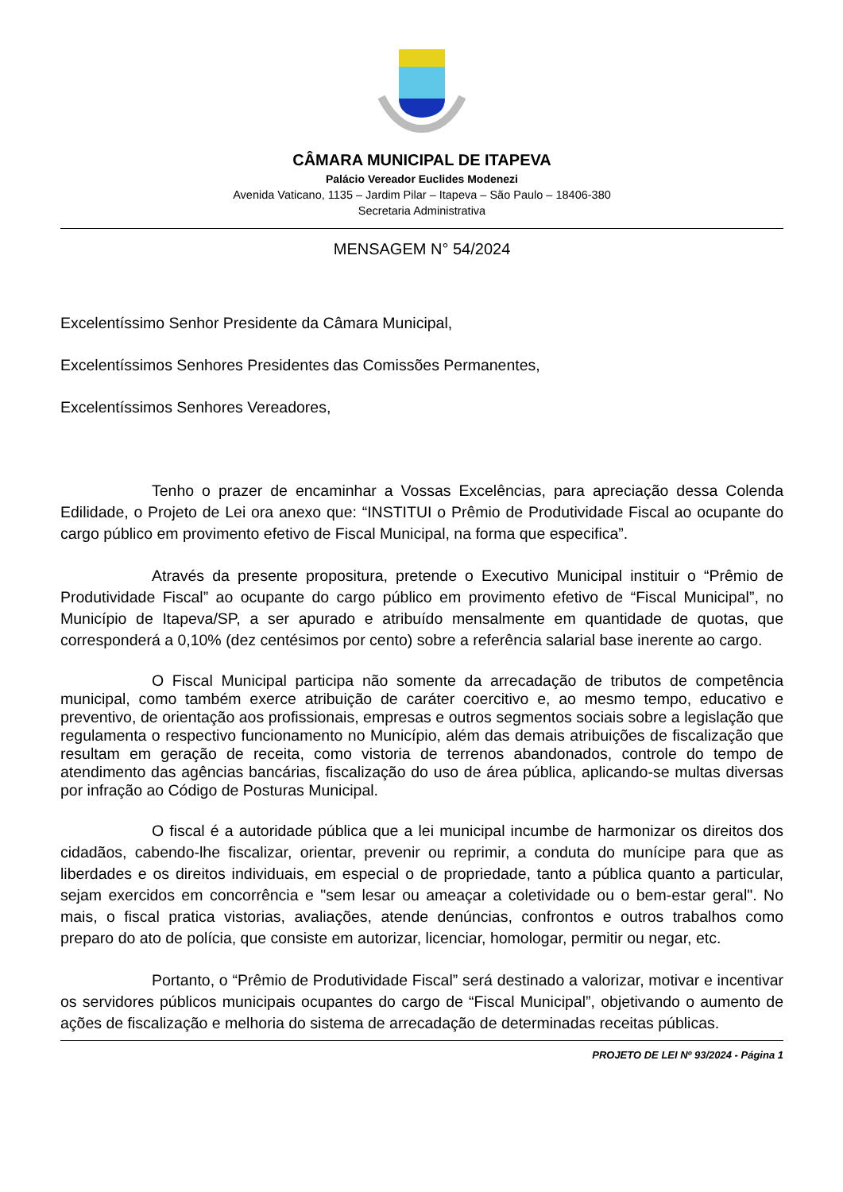CÂMARA MUNICIPAL DE ITAPEVA
Palácio Vereador Euclides Modenezi
Avenida Vaticano, 1135 – Jardim Pilar – Itapeva – São Paulo – 18406-380
Secretaria Administrativa
MENSAGEM N° 54/2024
Excelentíssimo Senhor Presidente da Câmara Municipal,
Excelentíssimos Senhores Presidentes das Comissões Permanentes,
Excelentíssimos Senhores Vereadores,
Tenho o prazer de encaminhar a Vossas Excelências, para apreciação dessa Colenda Edilidade, o Projeto de Lei ora anexo que: “INSTITUI o Prêmio de Produtividade Fiscal ao ocupante do cargo público em provimento efetivo de Fiscal Municipal, na forma que especifica”.
Através da presente propositura, pretende o Executivo Municipal instituir o “Prêmio de Produtividade Fiscal” ao ocupante do cargo público em provimento efetivo de “Fiscal Municipal”, no Município de Itapeva/SP, a ser apurado e atribuído mensalmente em quantidade de quotas, que corresponderá a 0,10% (dez centésimos por cento) sobre a referência salarial base inerente ao cargo.
O Fiscal Municipal participa não somente da arrecadação de tributos de competência municipal, como também exerce atribuição de caráter coercitivo e, ao mesmo tempo, educativo e preventivo, de orientação aos profissionais, empresas e outros segmentos sociais sobre a legislação que regulamenta o respectivo funcionamento no Município, além das demais atribuições de fiscalização que resultam em geração de receita, como vistoria de terrenos abandonados, controle do tempo de atendimento das agências bancárias, fiscalização do uso de área pública, aplicando-se multas diversas por infração ao Código de Posturas Municipal.
O fiscal é a autoridade pública que a lei municipal incumbe de harmonizar os direitos dos cidadãos, cabendo-lhe fiscalizar, orientar, prevenir ou reprimir, a conduta do munícipe para que as liberdades e os direitos individuais, em especial o de propriedade, tanto a pública quanto a particular, sejam exercidos em concorrência e "sem lesar ou ameaçar a coletividade ou o bem-estar geral". No mais, o fiscal pratica vistorias, avaliações, atende denúncias, confrontos e outros trabalhos como preparo do ato de polícia, que consiste em autorizar, licenciar, homologar, permitir ou negar, etc.
Portanto, o “Prêmio de Produtividade Fiscal” será destinado a valorizar, motivar e incentivar os servidores públicos municipais ocupantes do cargo de “Fiscal Municipal”, objetivando o aumento de ações de fiscalização e melhoria do sistema de arrecadação de determinadas receitas públicas.
PROJETO DE LEI Nº 93/2024 - Página 1